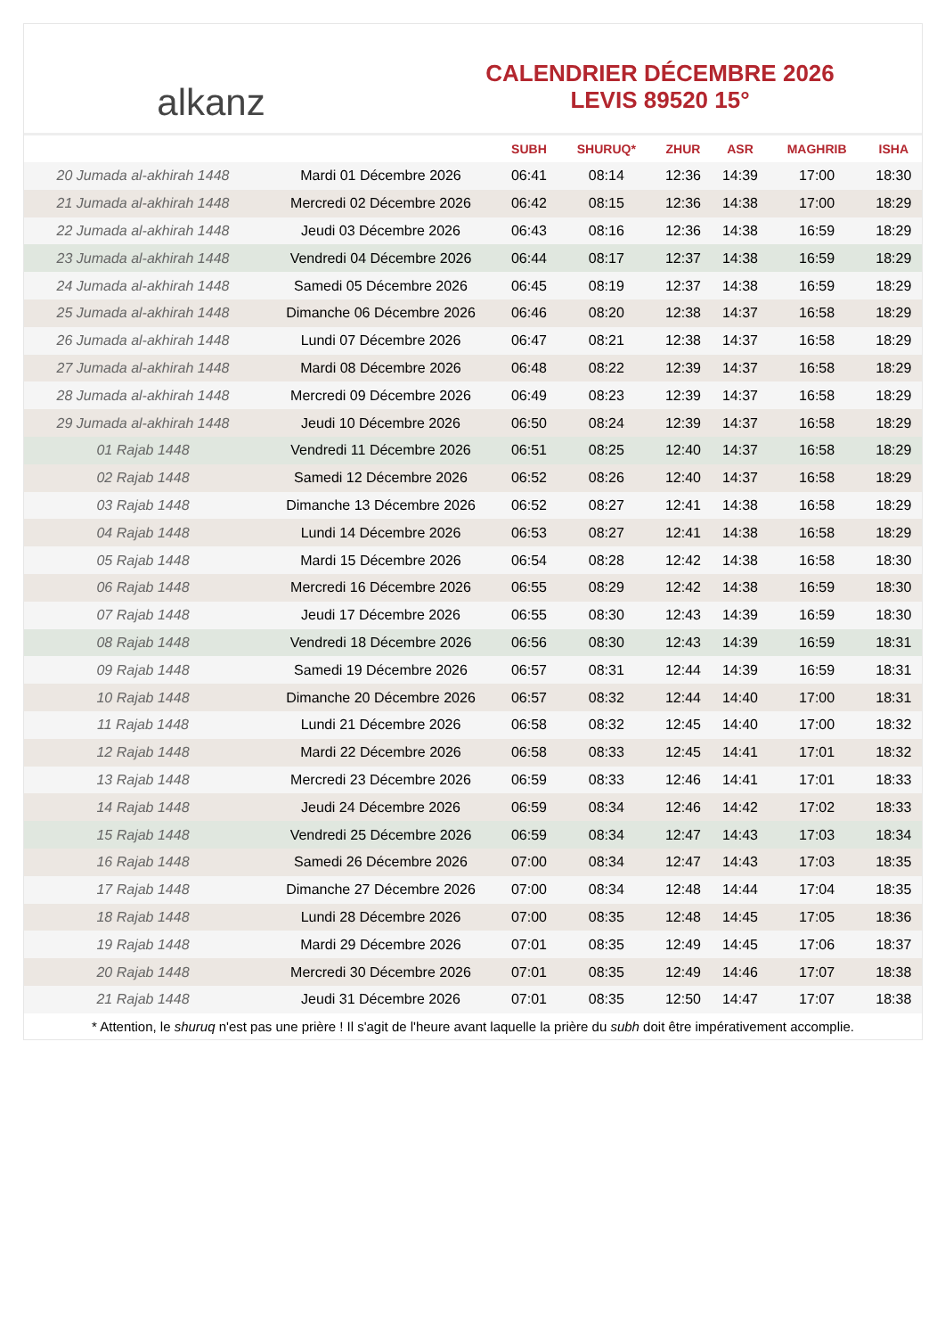alkanz
CALENDRIER DÉCEMBRE 2026
LEVIS 89520 15°
| | | SUBH | SHURUQ* | ZHUR | ASR | MAGHRIB | ISHA |
| --- | --- | --- | --- | --- | --- | --- | --- |
| 20 Jumada al-akhirah 1448 | Mardi 01 Décembre 2026 | 06:41 | 08:14 | 12:36 | 14:39 | 17:00 | 18:30 |
| 21 Jumada al-akhirah 1448 | Mercredi 02 Décembre 2026 | 06:42 | 08:15 | 12:36 | 14:38 | 17:00 | 18:29 |
| 22 Jumada al-akhirah 1448 | Jeudi 03 Décembre 2026 | 06:43 | 08:16 | 12:36 | 14:38 | 16:59 | 18:29 |
| 23 Jumada al-akhirah 1448 | Vendredi 04 Décembre 2026 | 06:44 | 08:17 | 12:37 | 14:38 | 16:59 | 18:29 |
| 24 Jumada al-akhirah 1448 | Samedi 05 Décembre 2026 | 06:45 | 08:19 | 12:37 | 14:38 | 16:59 | 18:29 |
| 25 Jumada al-akhirah 1448 | Dimanche 06 Décembre 2026 | 06:46 | 08:20 | 12:38 | 14:37 | 16:58 | 18:29 |
| 26 Jumada al-akhirah 1448 | Lundi 07 Décembre 2026 | 06:47 | 08:21 | 12:38 | 14:37 | 16:58 | 18:29 |
| 27 Jumada al-akhirah 1448 | Mardi 08 Décembre 2026 | 06:48 | 08:22 | 12:39 | 14:37 | 16:58 | 18:29 |
| 28 Jumada al-akhirah 1448 | Mercredi 09 Décembre 2026 | 06:49 | 08:23 | 12:39 | 14:37 | 16:58 | 18:29 |
| 29 Jumada al-akhirah 1448 | Jeudi 10 Décembre 2026 | 06:50 | 08:24 | 12:39 | 14:37 | 16:58 | 18:29 |
| 01 Rajab 1448 | Vendredi 11 Décembre 2026 | 06:51 | 08:25 | 12:40 | 14:37 | 16:58 | 18:29 |
| 02 Rajab 1448 | Samedi 12 Décembre 2026 | 06:52 | 08:26 | 12:40 | 14:37 | 16:58 | 18:29 |
| 03 Rajab 1448 | Dimanche 13 Décembre 2026 | 06:52 | 08:27 | 12:41 | 14:38 | 16:58 | 18:29 |
| 04 Rajab 1448 | Lundi 14 Décembre 2026 | 06:53 | 08:27 | 12:41 | 14:38 | 16:58 | 18:29 |
| 05 Rajab 1448 | Mardi 15 Décembre 2026 | 06:54 | 08:28 | 12:42 | 14:38 | 16:58 | 18:30 |
| 06 Rajab 1448 | Mercredi 16 Décembre 2026 | 06:55 | 08:29 | 12:42 | 14:38 | 16:59 | 18:30 |
| 07 Rajab 1448 | Jeudi 17 Décembre 2026 | 06:55 | 08:30 | 12:43 | 14:39 | 16:59 | 18:30 |
| 08 Rajab 1448 | Vendredi 18 Décembre 2026 | 06:56 | 08:30 | 12:43 | 14:39 | 16:59 | 18:31 |
| 09 Rajab 1448 | Samedi 19 Décembre 2026 | 06:57 | 08:31 | 12:44 | 14:39 | 16:59 | 18:31 |
| 10 Rajab 1448 | Dimanche 20 Décembre 2026 | 06:57 | 08:32 | 12:44 | 14:40 | 17:00 | 18:31 |
| 11 Rajab 1448 | Lundi 21 Décembre 2026 | 06:58 | 08:32 | 12:45 | 14:40 | 17:00 | 18:32 |
| 12 Rajab 1448 | Mardi 22 Décembre 2026 | 06:58 | 08:33 | 12:45 | 14:41 | 17:01 | 18:32 |
| 13 Rajab 1448 | Mercredi 23 Décembre 2026 | 06:59 | 08:33 | 12:46 | 14:41 | 17:01 | 18:33 |
| 14 Rajab 1448 | Jeudi 24 Décembre 2026 | 06:59 | 08:34 | 12:46 | 14:42 | 17:02 | 18:33 |
| 15 Rajab 1448 | Vendredi 25 Décembre 2026 | 06:59 | 08:34 | 12:47 | 14:43 | 17:03 | 18:34 |
| 16 Rajab 1448 | Samedi 26 Décembre 2026 | 07:00 | 08:34 | 12:47 | 14:43 | 17:03 | 18:35 |
| 17 Rajab 1448 | Dimanche 27 Décembre 2026 | 07:00 | 08:34 | 12:48 | 14:44 | 17:04 | 18:35 |
| 18 Rajab 1448 | Lundi 28 Décembre 2026 | 07:00 | 08:35 | 12:48 | 14:45 | 17:05 | 18:36 |
| 19 Rajab 1448 | Mardi 29 Décembre 2026 | 07:01 | 08:35 | 12:49 | 14:45 | 17:06 | 18:37 |
| 20 Rajab 1448 | Mercredi 30 Décembre 2026 | 07:01 | 08:35 | 12:49 | 14:46 | 17:07 | 18:38 |
| 21 Rajab 1448 | Jeudi 31 Décembre 2026 | 07:01 | 08:35 | 12:50 | 14:47 | 17:07 | 18:38 |
* Attention, le shuruq n'est pas une prière ! Il s'agit de l'heure avant laquelle la prière du subh doit être impérativement accomplie.